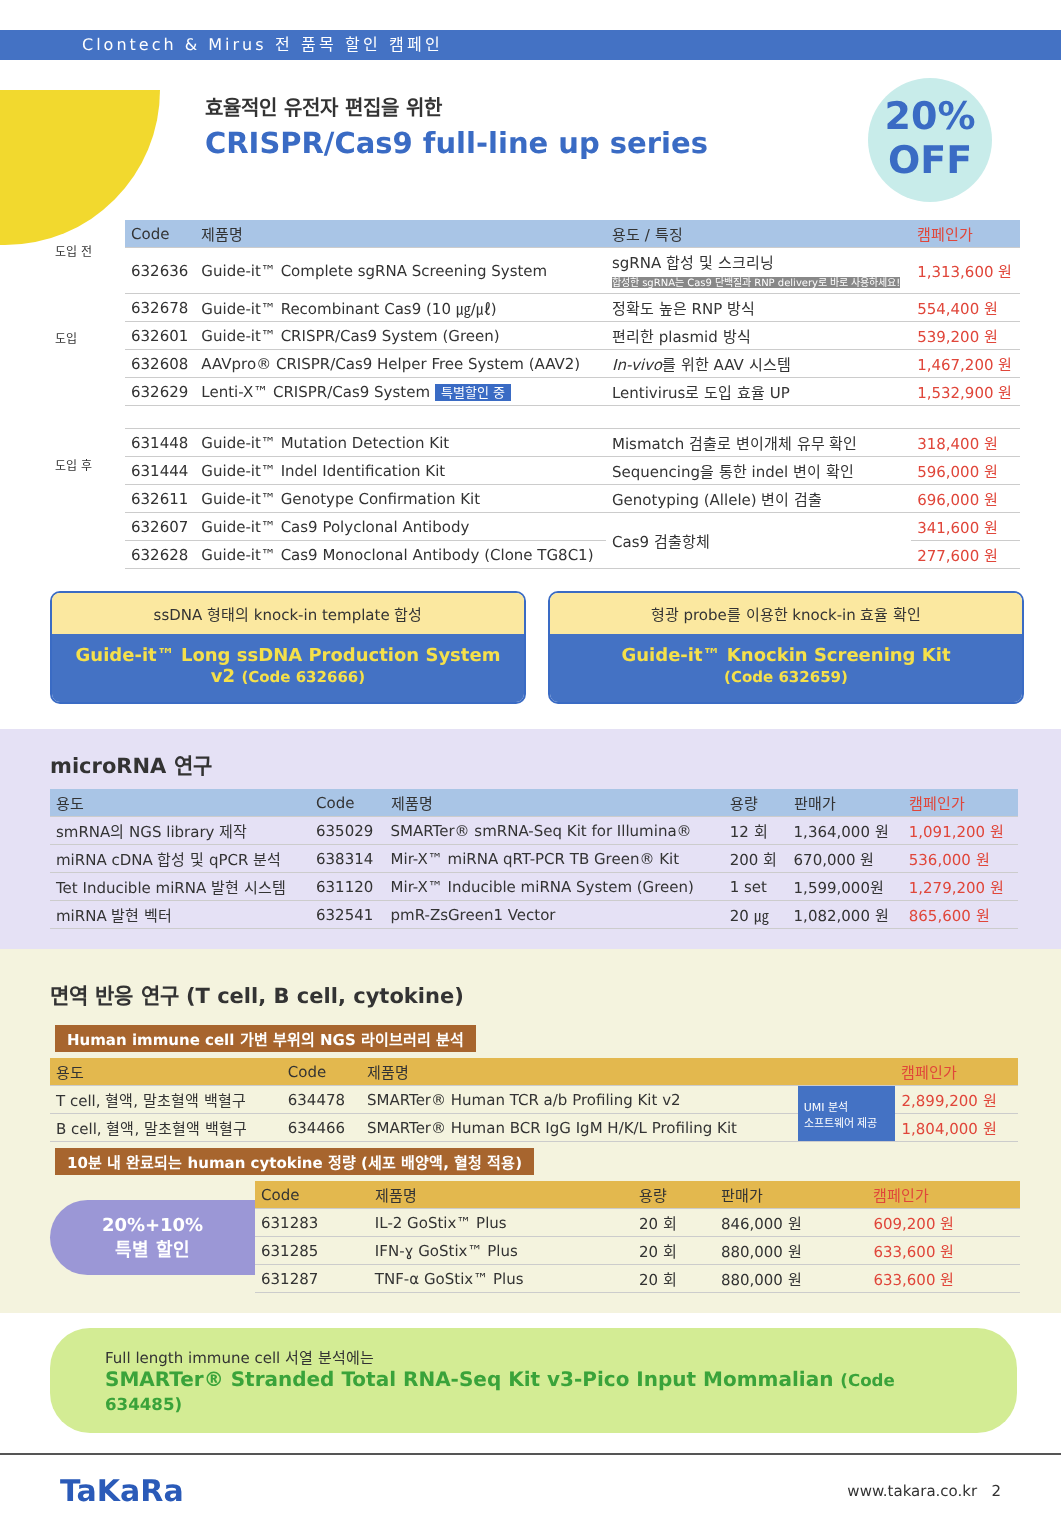Clontech & Mirus 전 품목 할인 캠페인
효율적인 유전자 편집을 위한
CRISPR/Cas9 full-line up series
20%
OFF
도입 전
도입
도입 후
| Code | 제품명 | 용도 / 특징 | 캠페인가 |
| --- | --- | --- | --- |
| 632636 | Guide-it™ Complete sgRNA Screening System | sgRNA 합성 및 스크리닝 합성한 sgRNA는 Cas9 단백질과 RNP delivery로 바로 사용하세요! | 1,313,600 원 |
| 632678 | Guide-it™ Recombinant Cas9 (10 ㎍/㎕) | 정확도 높은 RNP 방식 | 554,400 원 |
| 632601 | Guide-it™ CRISPR/Cas9 System (Green) | 편리한 plasmid 방식 | 539,200 원 |
| 632608 | AAVpro® CRISPR/Cas9 Helper Free System (AAV2) | In-vivo 를 위한 AAV 시스템 | 1,467,200 원 |
| 632629 | Lenti-X™ CRISPR/Cas9 System 특별할인 중 | Lentivirus로 도입 효율 UP | 1,532,900 원 |
| 631448 | Guide-it™ Mutation Detection Kit | Mismatch 검출로 변이개체 유무 확인 | 318,400 원 |
| 631444 | Guide-it™ Indel Identification Kit | Sequencing을 통한 indel 변이 확인 | 596,000 원 |
| 632611 | Guide-it™ Genotype Confirmation Kit | Genotyping (Allele) 변이 검출 | 696,000 원 |
| 632607 | Guide-it™ Cas9 Polyclonal Antibody | Cas9 검출항체 | 341,600 원 |
| 632628 | Guide-it™ Cas9 Monoclonal Antibody (Clone TG8C1) | | 277,600 원 |
ssDNA 형태의 knock-in template 합성
Guide-it™ Long ssDNA Production System v2 (Code 632666)
형광 probe를 이용한 knock-in 효율 확인
Guide-it™ Knockin Screening Kit
(Code 632659)
microRNA 연구
| 용도 | Code | 제품명 | 용량 | 판매가 | 캠페인가 |
| --- | --- | --- | --- | --- | --- |
| smRNA의 NGS library 제작 | 635029 | SMARTer® smRNA-Seq Kit for Illumina® | 12 회 | 1,364,000 원 | 1,091,200 원 |
| miRNA cDNA 합성 및 qPCR 분석 | 638314 | Mir-X™ miRNA qRT-PCR TB Green® Kit | 200 회 | 670,000 원 | 536,000 원 |
| Tet Inducible miRNA 발현 시스템 | 631120 | Mir-X™ Inducible miRNA System (Green) | 1 set | 1,599,000원 | 1,279,200 원 |
| miRNA 발현 벡터 | 632541 | pmR-ZsGreen1 Vector | 20 ㎍ | 1,082,000 원 | 865,600 원 |
면역 반응 연구 (T cell, B cell, cytokine)
Human immune cell 가변 부위의 NGS 라이브러리 분석
| 용도 | Code | 제품명 | | 캠페인가 |
| --- | --- | --- | --- | --- |
| T cell, 혈액, 말초혈액 백혈구 | 634478 | SMARTer® Human TCR a/b Profiling Kit v2 | UMI 분석 소프트웨어 제공 | 2,899,200 원 |
| B cell, 혈액, 말초혈액 백혈구 | 634466 | SMARTer® Human BCR IgG IgM H/K/L Profiling Kit | | 1,804,000 원 |
10분 내 완료되는 human cytokine 정량 (세포 배양액, 혈청 적용)
20%+10%
특별 할인
| Code | 제품명 | 용량 | 판매가 | 캠페인가 |
| --- | --- | --- | --- | --- |
| 631283 | IL-2 GoStix™ Plus | 20 회 | 846,000 원 | 609,200 원 |
| 631285 | IFN-ɣ GoStix™ Plus | 20 회 | 880,000 원 | 633,600 원 |
| 631287 | TNF-α GoStix™ Plus | 20 회 | 880,000 원 | 633,600 원 |
Full length immune cell 서열 분석에는
SMARTer® Stranded Total RNA-Seq Kit v3-Pico Input Mommalian (Code 634485)
TaKaRa www.takara.co.kr 2